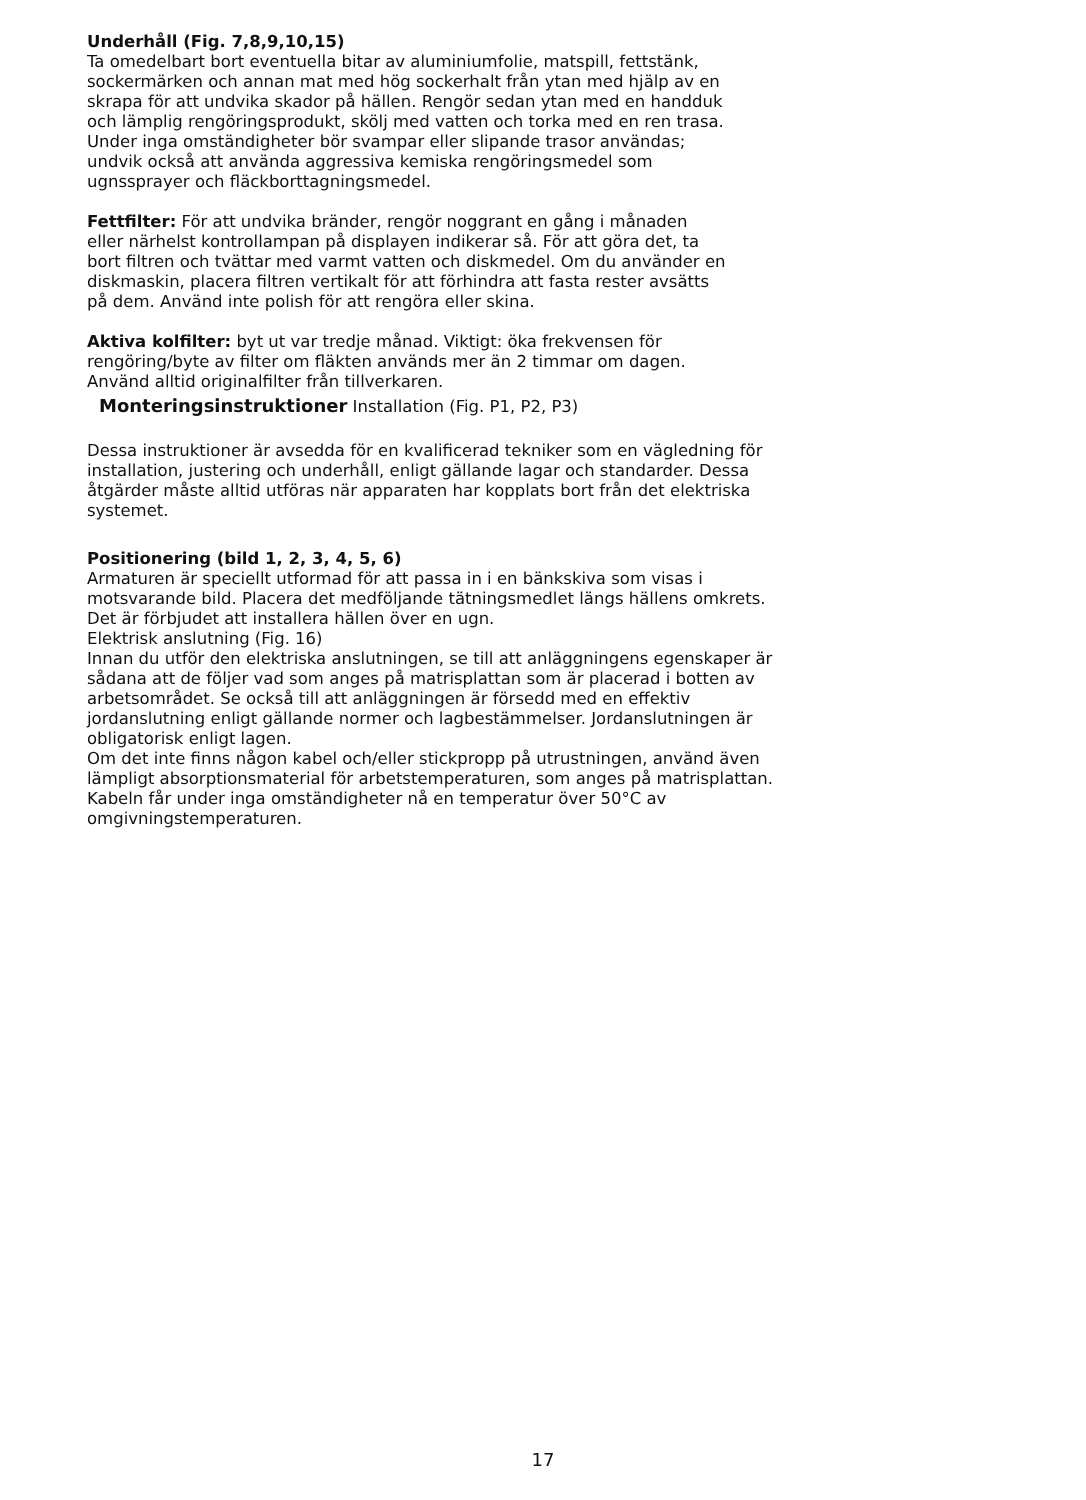Underhåll (Fig. 7,8,9,10,15)
Ta omedelbart bort eventuella bitar av aluminiumfolie, matspill, fettstänk, sockermärken och annan mat med hög sockerhalt från ytan med hjälp av en skrapa för att undvika skador på hällen. Rengör sedan ytan med en handduk och lämplig rengöringsprodukt, skölj med vatten och torka med en ren trasa. Under inga omständigheter bör svampar eller slipande trasor användas; undvik också att använda aggressiva kemiska rengöringsmedel som ugnssprayer och fläckborttagningsmedel.
Fettfilter: För att undvika bränder, rengör noggrant en gång i månaden eller närhelst kontrollampan på displayen indikerar så. För att göra det, ta bort filtren och tvättar med varmt vatten och diskmedel. Om du använder en diskmaskin, placera filtren vertikalt för att förhindra att fasta rester avsätts på dem. Använd inte polish för att rengöra eller skina.
Aktiva kolfilter: byt ut var tredje månad. Viktigt: öka frekvensen för rengöring/byte av filter om fläkten används mer än 2 timmar om dagen. Använd alltid originalfilter från tillverkaren.
Monteringsinstruktioner Installation (Fig. P1, P2, P3)
Dessa instruktioner är avsedda för en kvalificerad tekniker som en vägledning för installation, justering och underhåll, enligt gällande lagar och standarder. Dessa åtgärder måste alltid utföras när apparaten har kopplats bort från det elektriska systemet.
Positionering (bild 1, 2, 3, 4, 5, 6)
Armaturen är speciellt utformad för att passa in i en bänkskiva som visas i motsvarande bild. Placera det medföljande tätningsmedlet längs hällens omkrets.
Det är förbjudet att installera hällen över en ugn.
Elektrisk anslutning (Fig. 16)
Innan du utför den elektriska anslutningen, se till att anläggningens egenskaper är sådana att de följer vad som anges på matrisplattan som är placerad i botten av arbetsområdet. Se också till att anläggningen är försedd med en effektiv jordanslutning enligt gällande normer och lagbestämmelser. Jordanslutningen är obligatorisk enligt lagen.
Om det inte finns någon kabel och/eller stickpropp på utrustningen, använd även lämpligt absorptionsmaterial för arbetstemperaturen, som anges på matrisplattan. Kabeln får under inga omständigheter nå en temperatur över 50°C av omgivningstemperaturen.
17